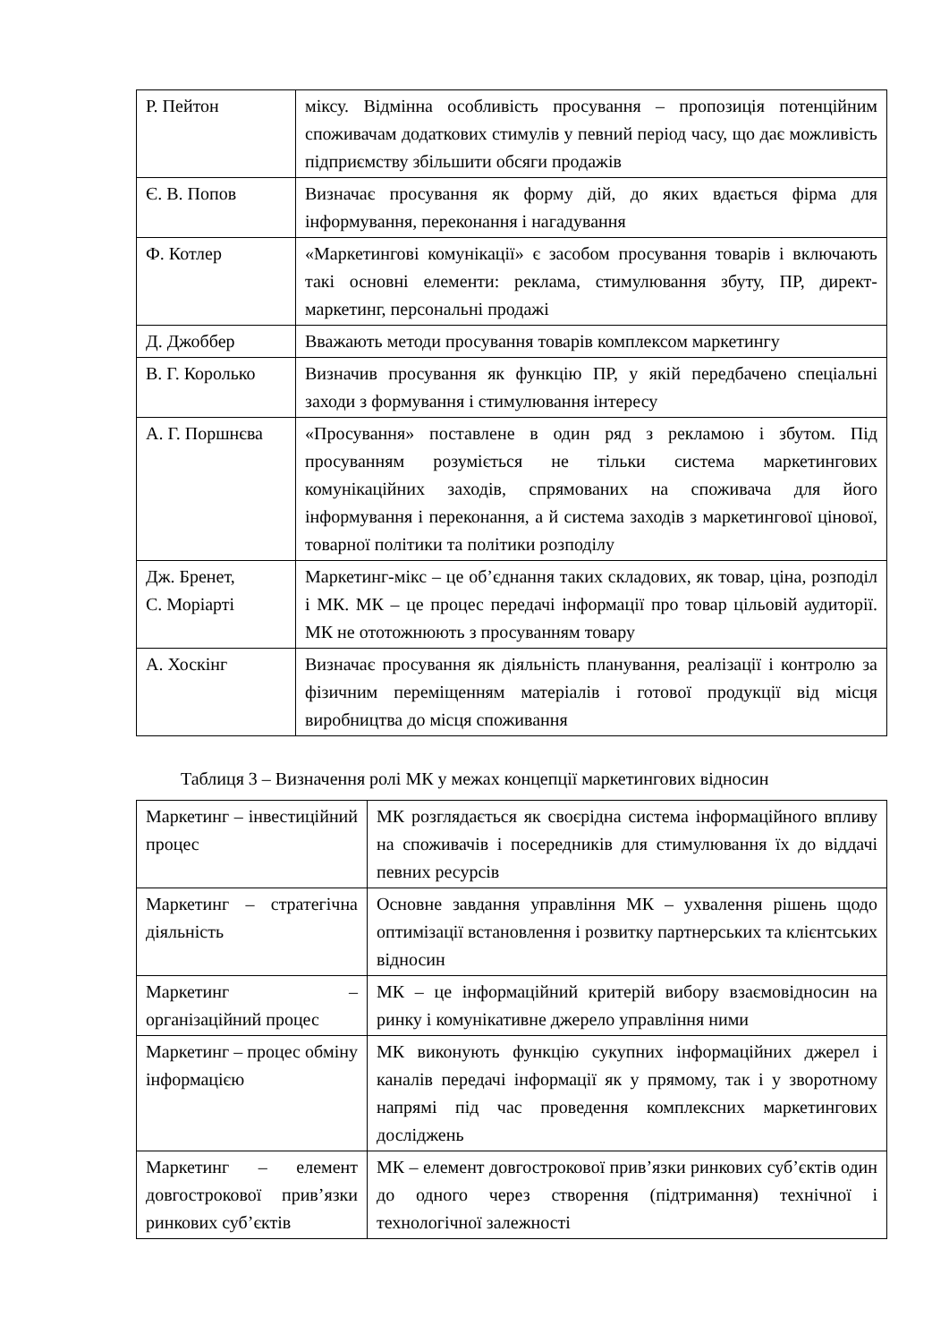| Р. Пейтон | міксу. Відмінна особливість просування – пропозиція потенційним споживачам додаткових стимулів у певний період часу, що дає можливість підприємству збільшити обсяги продажів |
| Є. В. Попов | Визначає просування як форму дій, до яких вдається фірма для інформування, переконання і нагадування |
| Ф. Котлер | «Маркетингові комунікації» є засобом просування товарів і включають такі основні елементи: реклама, стимулювання збуту, ПР, директ-маркетинг, персональні продажі |
| Д. Джоббер | Вважають методи просування товарів комплексом маркетингу |
| В. Г. Королько | Визначив просування як функцію ПР, у якій передбачено спеціальні заходи з формування і стимулювання інтересу |
| А. Г. Поршнєва | «Просування» поставлене в один ряд з рекламою і збутом. Під просуванням розуміється не тільки система маркетингових комунікаційних заходів, спрямованих на споживача для його інформування і переконання, а й система заходів з маркетингової цінової, товарної політики та політики розподілу |
| Дж. Бренет, С. Моріарті | Маркетинг-мікс – це об’єднання таких складових, як товар, ціна, розподіл і МК. МК – це процес передачі інформації про товар цільовій аудиторії. МК не ототожнюють з просуванням товару |
| А. Хоскінг | Визначає просування як діяльність планування, реалізації і контролю за фізичним переміщенням матеріалів і готової продукції від місця виробництва до місця споживання |
Таблиця 3 – Визначення ролі МК у межах концепції маркетингових відносин
| Маркетинг – інвестиційний процес | МК розглядається як своєрідна система інформаційного впливу на споживачів і посередників для стимулювання їх до віддачі певних ресурсів |
| Маркетинг – стратегічна діяльність | Основне завдання управління МК – ухвалення рішень щодо оптимізації встановлення і розвитку партнерських та клієнтських відносин |
| Маркетинг – організаційний процес | МК – це інформаційний критерій вибору взаємовідносин на ринку і комунікативне джерело управління ними |
| Маркетинг – процес обміну інформацією | МК виконують функцію сукупних інформаційних джерел і каналів передачі інформації як у прямому, так і у зворотному напрямі під час проведення комплексних маркетингових досліджень |
| Маркетинг – елемент довгострокової прив’язки ринкових суб’єктів | МК – елемент довгострокової прив’язки ринкових суб’єктів один до одного через створення (підтримання) технічної і технологічної залежності |